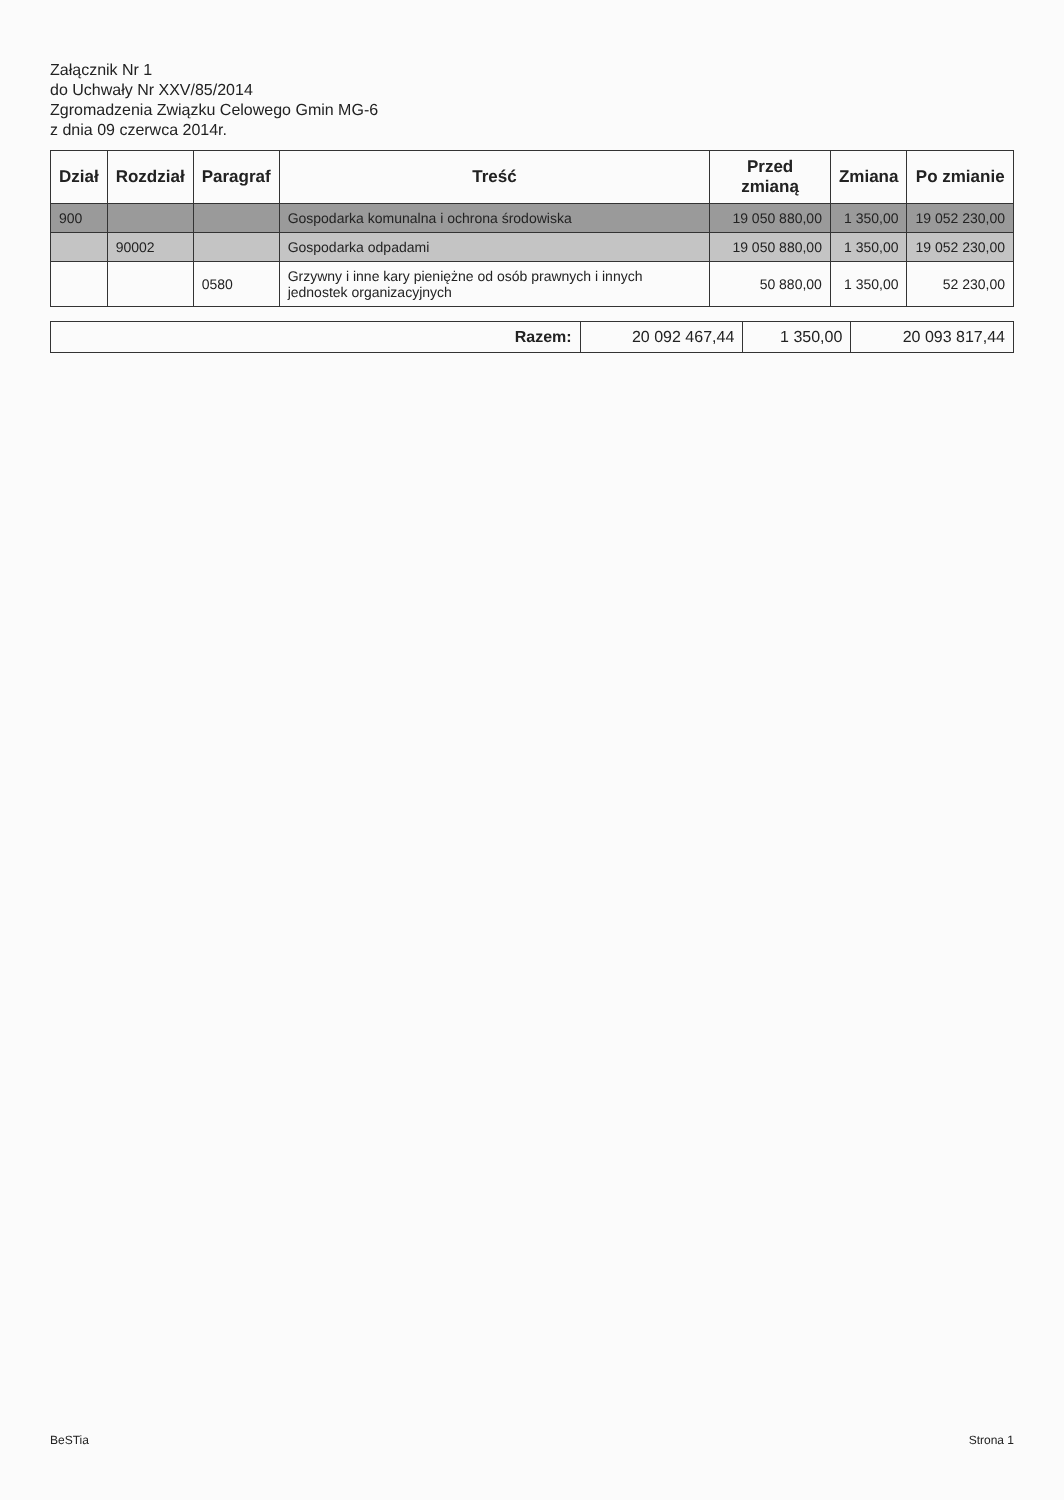Załącznik Nr 1
do Uchwały Nr XXV/85/2014
Zgromadzenia Związku Celowego Gmin MG-6
z dnia 09 czerwca 2014r.
| Dział | Rozdział | Paragraf | Treść | Przed zmianą | Zmiana | Po zmianie |
| --- | --- | --- | --- | --- | --- | --- |
| 900 | | | Gospodarka komunalna i ochrona środowiska | 19 050 880,00 | 1 350,00 | 19 052 230,00 |
| | 90002 | | Gospodarka odpadami | 19 050 880,00 | 1 350,00 | 19 052 230,00 |
| | | 0580 | Grzywny i inne kary pieniężne od osób prawnych i innych jednostek organizacyjnych | 50 880,00 | 1 350,00 | 52 230,00 |
| Razem: | 20 092 467,44 | 1 350,00 | 20 093 817,44 |
BeSTia Strona 1